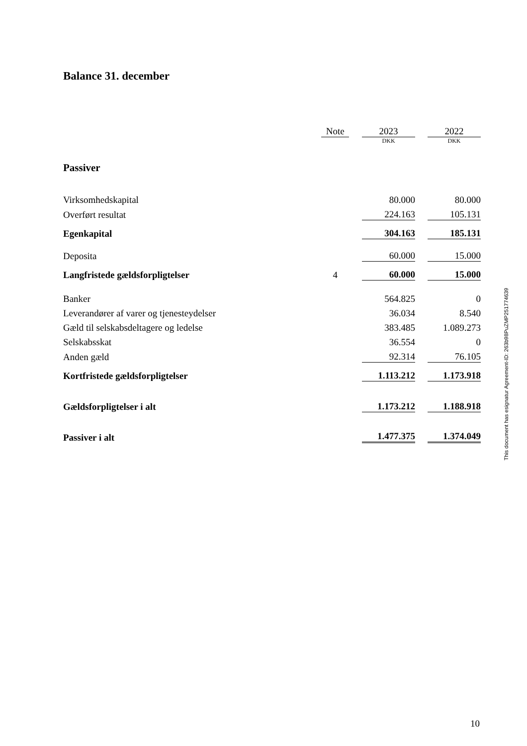Balance 31. december
| | Note | | 2023 | | 2022 |
| | | | DKK | | DKK |
| Passiver | | | | | |
| Virksomhedskapital | | | 80.000 | | 80.000 |
| Overført resultat | | | 224.163 | | 105.131 |
| Egenkapital | | | 304.163 | | 185.131 |
| Deposita | | | 60.000 | | 15.000 |
| Langfristede gældsforpligtelser | 4 | | 60.000 | | 15.000 |
| Banker | | | 564.825 | | 0 |
| Leverandører af varer og tjenesteydelser | | | 36.034 | | 8.540 |
| Gæld til selskabsdeltagere og ledelse | | | 383.485 | | 1.089.273 |
| Selskabsskat | | | 36.554 | | 0 |
| Anden gæld | | | 92.314 | | 76.105 |
| Kortfristede gældsforpligtelser | | | 1.113.212 | | 1.173.918 |
| Gældsforpligtelser i alt | | | 1.173.212 | | 1.188.918 |
| Passiver i alt | | | 1.477.375 | | 1.374.049 |
This document has esignatur Agreement-ID: 263b98PuZMP251774639
10